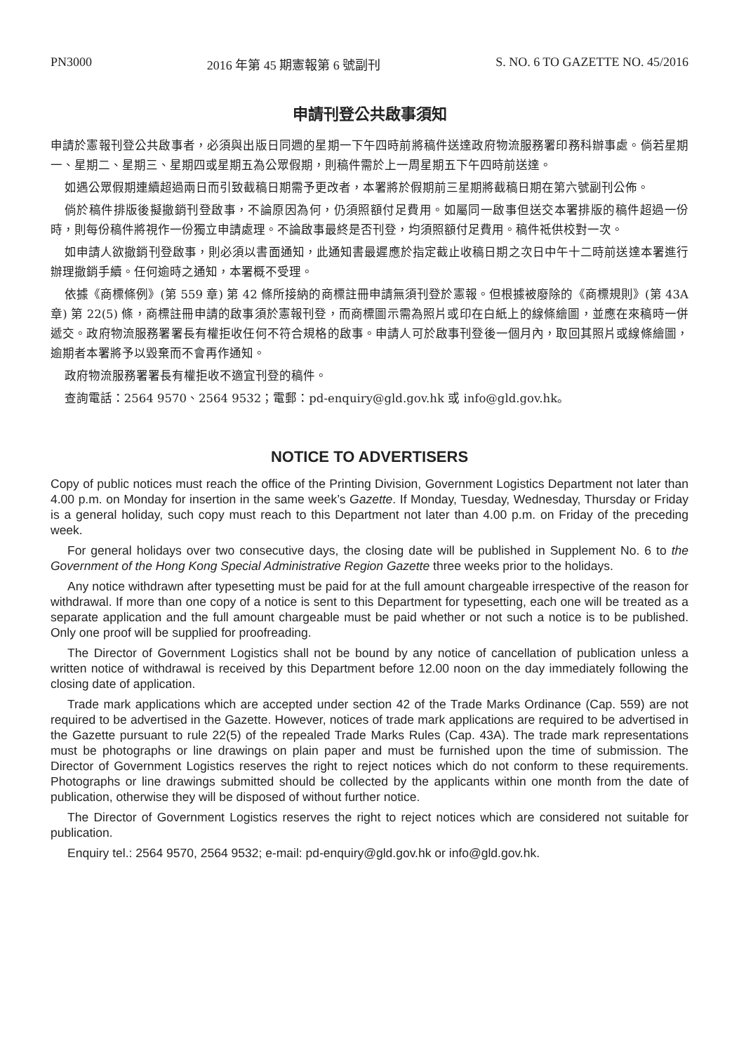PN3000 2016 年第 45 期憲報第 6 號副刊 S. NO. 6 TO GAZETTE NO. 45/2016
申請刊登公共啟事須知
申請於憲報刊登公共啟事者，必須與出版日同週的星期一下午四時前將稿件送達政府物流服務署印務科辦事處。倘若星期一、星期二、星期三、星期四或星期五為公眾假期，則稿件需於上一周星期五下午四時前送達。
如遇公眾假期連續超過兩日而引致截稿日期需予更改者，本署將於假期前三星期將截稿日期在第六號副刊公佈。
倘於稿件排版後擬撤銷刊登啟事，不論原因為何，仍須照額付足費用。如屬同一啟事但送交本署排版的稿件超過一份時，則每份稿件將視作一份獨立申請處理。不論啟事最終是否刊登，均須照額付足費用。稿件祗供校對一次。
如申請人欲撤銷刊登啟事，則必須以書面通知，此通知書最遲應於指定截止收稿日期之次日中午十二時前送達本署進行辦理撤銷手續。任何逾時之通知，本署概不受理。
依據《商標條例》(第 559 章) 第 42 條所接納的商標註冊申請無須刊登於憲報。但根據被廢除的《商標規則》(第 43A 章) 第 22(5) 條，商標註冊申請的啟事須於憲報刊登，而商標圖示需為照片或印在白紙上的線條繪圖，並應在來稿時一併遞交。政府物流服務署署長有權拒收任何不符合規格的啟事。申請人可於啟事刊登後一個月內，取回其照片或線條繪圖，逾期者本署將予以毀棄而不會再作通知。
政府物流服務署署長有權拒收不適宜刊登的稿件。
查詢電話：2564 9570、2564 9532；電郵：pd-enquiry@gld.gov.hk 或 info@gld.gov.hk。
NOTICE TO ADVERTISERS
Copy of public notices must reach the office of the Printing Division, Government Logistics Department not later than 4.00 p.m. on Monday for insertion in the same week’s Gazette. If Monday, Tuesday, Wednesday, Thursday or Friday is a general holiday, such copy must reach to this Department not later than 4.00 p.m. on Friday of the preceding week.
For general holidays over two consecutive days, the closing date will be published in Supplement No. 6 to the Government of the Hong Kong Special Administrative Region Gazette three weeks prior to the holidays.
Any notice withdrawn after typesetting must be paid for at the full amount chargeable irrespective of the reason for withdrawal. If more than one copy of a notice is sent to this Department for typesetting, each one will be treated as a separate application and the full amount chargeable must be paid whether or not such a notice is to be published. Only one proof will be supplied for proofreading.
The Director of Government Logistics shall not be bound by any notice of cancellation of publication unless a written notice of withdrawal is received by this Department before 12.00 noon on the day immediately following the closing date of application.
Trade mark applications which are accepted under section 42 of the Trade Marks Ordinance (Cap. 559) are not required to be advertised in the Gazette. However, notices of trade mark applications are required to be advertised in the Gazette pursuant to rule 22(5) of the repealed Trade Marks Rules (Cap. 43A). The trade mark representations must be photographs or line drawings on plain paper and must be furnished upon the time of submission. The Director of Government Logistics reserves the right to reject notices which do not conform to these requirements. Photographs or line drawings submitted should be collected by the applicants within one month from the date of publication, otherwise they will be disposed of without further notice.
The Director of Government Logistics reserves the right to reject notices which are considered not suitable for publication.
Enquiry tel.: 2564 9570, 2564 9532; e-mail: pd-enquiry@gld.gov.hk or info@gld.gov.hk.